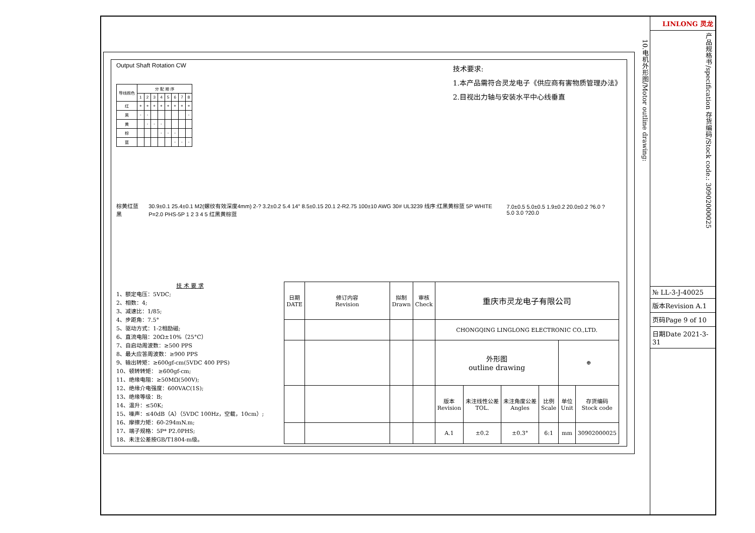Output Shaft Rotation CW
| 导线颜色 | 分 配 顺 序 | | | | | | | |
| --- | --- | --- | --- | --- | --- | --- | --- | --- |
| | 1 | 2 | 3 | 4 | 5 | 6 | 7 | 8 |
| 红 | + | + | + | + | + | + | + | + |
| 黑 | - | - | | | | | | - |
| 黄 | | - | - | - | | | | |
| 棕 | | | | - | - | - | | |
| 蓝 | | | | | | - | - | - |
技术要求:
1.本产品需符合灵龙电子《供应商有害物质管理办法》
2.目视出力轴与安装水平中心线垂直
棕黄红蓝黑
30.9±0.1 25.4±0.1 M2(螺纹有效深度4mm) 2-? 3.2±0.2 5.4 14° 8.5±0.15 20.1 2-R2.75 100±10 AWG 30# UL3239 线序:红黑黄棕蓝 5P WHITE P=2.0 PHS-5P 1 2 3 4 5 红黑黄棕蓝
7.0±0.5 5.0±0.5 1.9±0.2 20.0±0.2 ?6.0 ?5.0 3.0 ?20.0
技 术 要 求
1、额定电压：5VDC;
2、相数：4;
3、减速比：1/85;
4、步距角：7.5°
5、驱动方式：1-2相励磁;
6、直流电阻：20Ω±10%（25°C）
7、自启动周波数：≥500 PPS
8、最大应答周波数：≥900 PPS
9、输出转矩：≥600gf-cm(5VDC 400 PPS)
10、顿转转矩： ≥600gf-cm;
11、绝缘电阻：≥50MΩ(500V);
12、绝缘介电强度：600VAC(1S);
13、绝缘等级：B;
14、温升：≤50K;
15、噪声：≤40dB（A）（5VDC 100Hz，空载，10cm）;
16、摩擦力矩：60-294mN.m;
17、端子规格：5P* P2.0PHS;
18、未注公差按GB/T1804-m级。
| 日期 DATE | 修订内容 Revision | 拟制 Drawn | 审核 Check | 重庆市灵龙电子有限公司 | | | | | |
| | | | | CHONGQING LINGLONG ELECTRONIC CO.,LTD. | | | | | |
| | | | | 外形图 outline drawing | | | | ⊕ | |
| | | | | 版本 Revision | 未注线性公差 TOL. | 未注角度公差 Angles | 比例 Scale | 单位 Unit | 存货编码 Stock code |
| | | | | A.1 | ±0.2 | ±0.3° | 6:1 | mm | 30902000025 |
10.电机外形图/Motor outline drawing:
LINLONG 灵龙
产品规格书/specification 存货编码/Stock code.: 30902000025
№ LL-3-J-40025
版本Revision A.1
页码Page 9 of 10
日期Date 2021-3-31